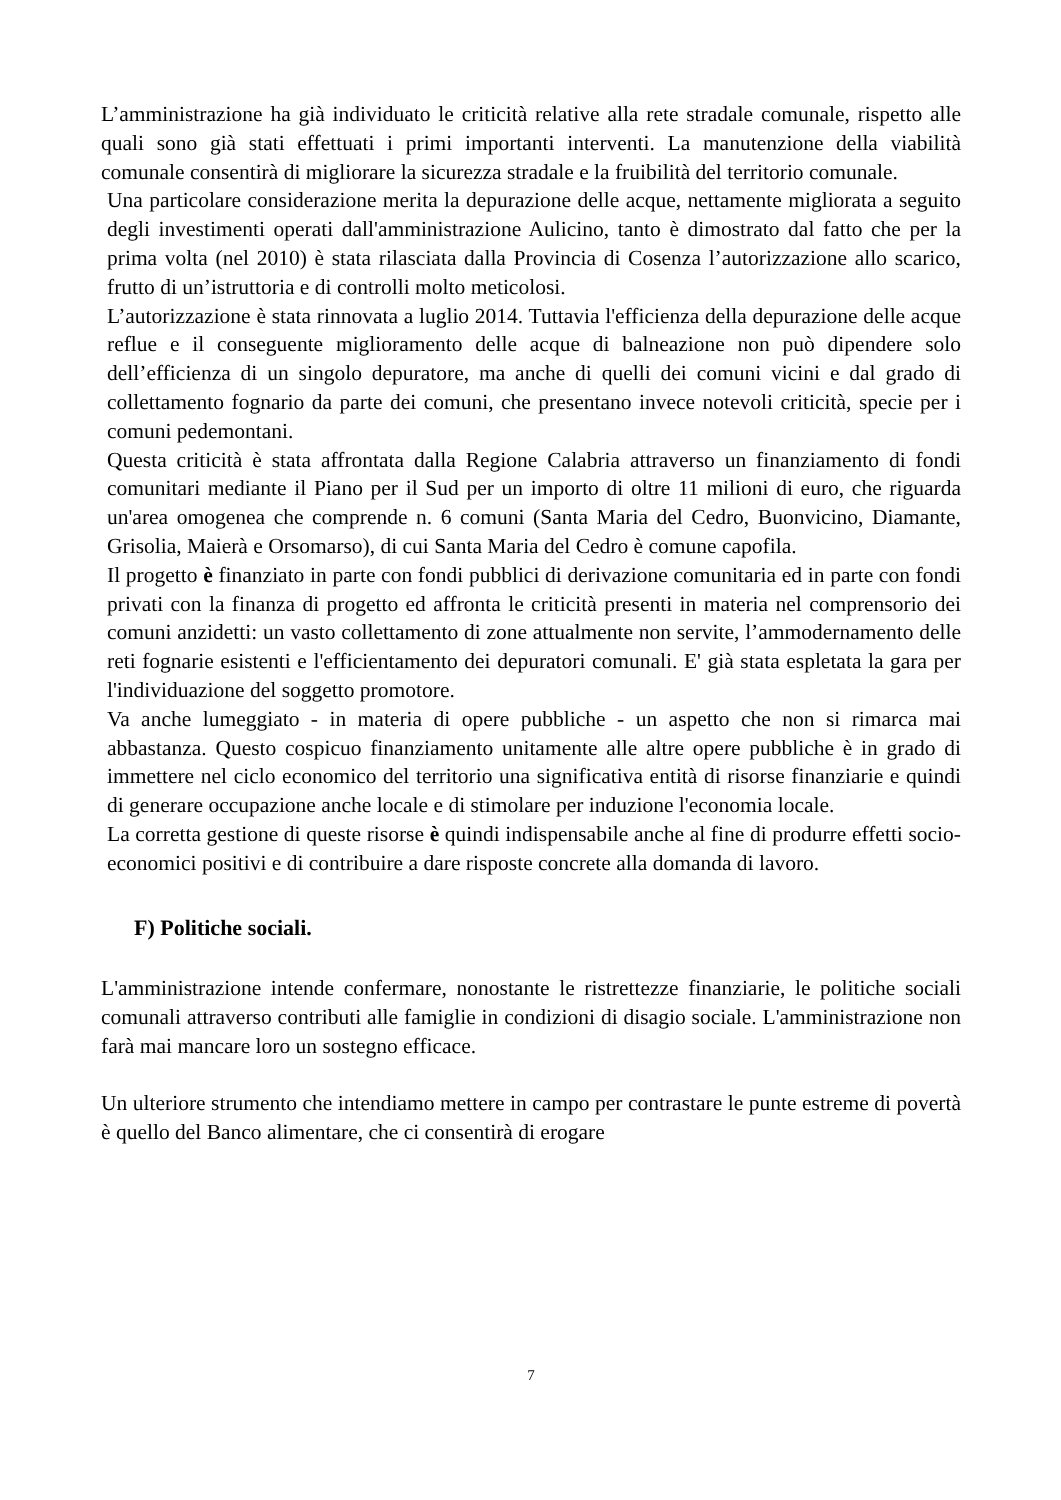L’amministrazione ha già individuato le criticità relative alla rete stradale comunale, rispetto alle quali sono già stati effettuati i primi importanti interventi. La manutenzione della viabilità comunale consentirà di migliorare la sicurezza stradale e la fruibilità del territorio comunale.
Una particolare considerazione merita la depurazione delle acque, nettamente migliorata a seguito degli investimenti operati dall'amministrazione Aulicino, tanto è dimostrato dal fatto che per la prima volta (nel 2010) è stata rilasciata dalla Provincia di Cosenza l’autorizzazione allo scarico, frutto di un’istruttoria e di controlli molto meticolosi.
L’autorizzazione è stata rinnovata a luglio 2014. Tuttavia l'efficienza della depurazione delle acque reflue e il conseguente miglioramento delle acque di balneazione non può dipendere solo dell’efficienza di un singolo depuratore, ma anche di quelli dei comuni vicini e dal grado di collettamento fognario da parte dei comuni, che presentano invece notevoli criticità, specie per i comuni pedemontani.
Questa criticità è stata affrontata dalla Regione Calabria attraverso un finanziamento di fondi comunitari mediante il Piano per il Sud per un importo di oltre 11 milioni di euro, che riguarda un'area omogenea che comprende n. 6 comuni (Santa Maria del Cedro, Buonvicino, Diamante, Grisolia, Maierà e Orsomarso), di cui Santa Maria del Cedro è comune capofila.
Il progetto è finanziato in parte con fondi pubblici di derivazione comunitaria ed in parte con fondi privati con la finanza di progetto ed affronta le criticità presenti in materia nel comprensorio dei comuni anzidetti: un vasto collettamento di zone attualmente non servite, l’ammodernamento delle reti fognarie esistenti e l'efficientamento dei depuratori comunali. E' già stata espletata la gara per l'individuazione del soggetto promotore.
Va anche lumeggiato - in materia di opere pubbliche - un aspetto che non si rimarca mai abbastanza. Questo cospicuo finanziamento unitamente alle altre opere pubbliche è in grado di immettere nel ciclo economico del territorio una significativa entità di risorse finanziarie e quindi di generare occupazione anche locale e di stimolare per induzione l'economia locale.
La corretta gestione di queste risorse è quindi indispensabile anche al fine di produrre effetti socio-economici positivi e di contribuire a dare risposte concrete alla domanda di lavoro.
F) Politiche sociali.
L'amministrazione intende confermare, nonostante le ristrettezze finanziarie, le politiche sociali comunali attraverso contributi alle famiglie in condizioni di disagio sociale. L'amministrazione non farà mai mancare loro un sostegno efficace.
Un ulteriore strumento che intendiamo mettere in campo per contrastare le punte estreme di povertà è quello del Banco alimentare, che ci consentirà di erogare
7